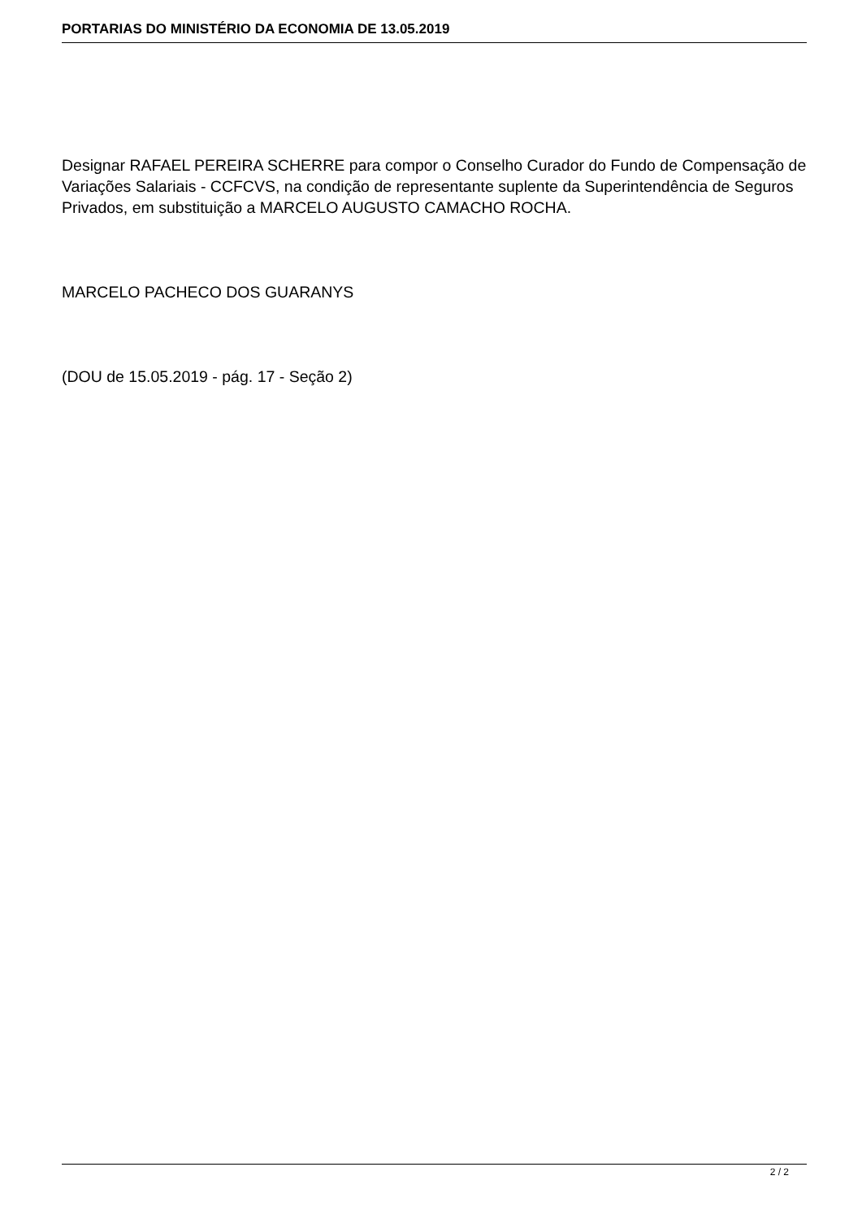PORTARIAS DO MINISTÉRIO DA ECONOMIA DE 13.05.2019
Designar RAFAEL PEREIRA SCHERRE para compor o Conselho Curador do Fundo de Compensação de Variações Salariais - CCFCVS, na condição de representante suplente da Superintendência de Seguros Privados, em substituição a MARCELO AUGUSTO CAMACHO ROCHA.
MARCELO PACHECO DOS GUARANYS
(DOU de 15.05.2019 - pág. 17 - Seção 2)
2 / 2